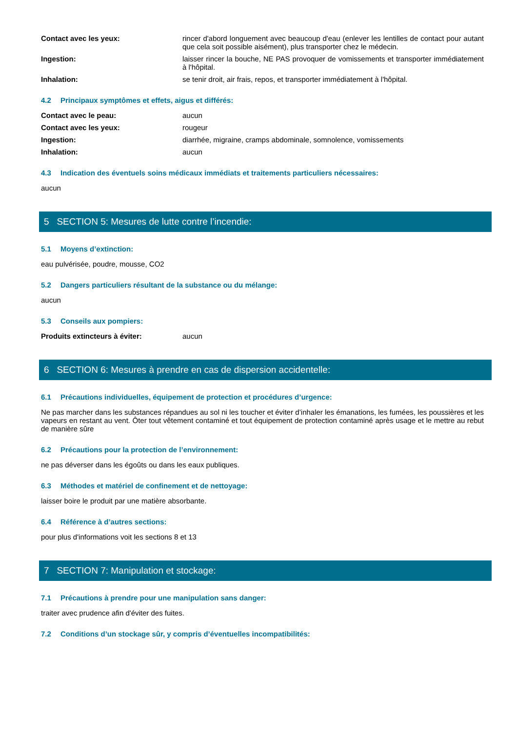Contact avec les yeux: rincer d'abord longuement avec beaucoup d'eau (enlever les lentilles de contact pour autant que cela soit possible aisément), plus transporter chez le médecin.
Ingestion: laisser rincer la bouche, NE PAS provoquer de vomissements et transporter immédiatement à l'hôpital.
Inhalation: se tenir droit, air frais, repos, et transporter immédiatement à l'hôpital.
4.2 Principaux symptômes et effets, aigus et différés:
Contact avec le peau: aucun
Contact avec les yeux: rougeur
Ingestion: diarrhée, migraine, cramps abdominale, somnolence, vomissements
Inhalation: aucun
4.3 Indication des éventuels soins médicaux immédiats et traitements particuliers nécessaires:
aucun
5 SECTION 5: Mesures de lutte contre l’incendie:
5.1 Moyens d’extinction:
eau pulvérisée, poudre, mousse, CO2
5.2 Dangers particuliers résultant de la substance ou du mélange:
aucun
5.3 Conseils aux pompiers:
Produits extincteurs à éviter: aucun
6 SECTION 6: Mesures à prendre en cas de dispersion accidentelle:
6.1 Précautions individuelles, équipement de protection et procédures d’urgence:
Ne pas marcher dans les substances répandues au sol ni les toucher et éviter d’inhaler les émanations, les fumées, les poussières et les vapeurs en restant au vent. Ôter tout vêtement contaminé et tout équipement de protection contaminé après usage et le mettre au rebut de manière sûre
6.2 Précautions pour la protection de l’environnement:
ne pas déverser dans les égoûts ou dans les eaux publiques.
6.3 Méthodes et matériel de confinement et de nettoyage:
laisser boire le produit par une matière absorbante.
6.4 Référence à d’autres sections:
pour plus d'informations voit les sections 8 et 13
7 SECTION 7: Manipulation et stockage:
7.1 Précautions à prendre pour une manipulation sans danger:
traiter avec prudence afin d'éviter des fuites.
7.2 Conditions d’un stockage sûr, y compris d’éventuelles incompatibilités: